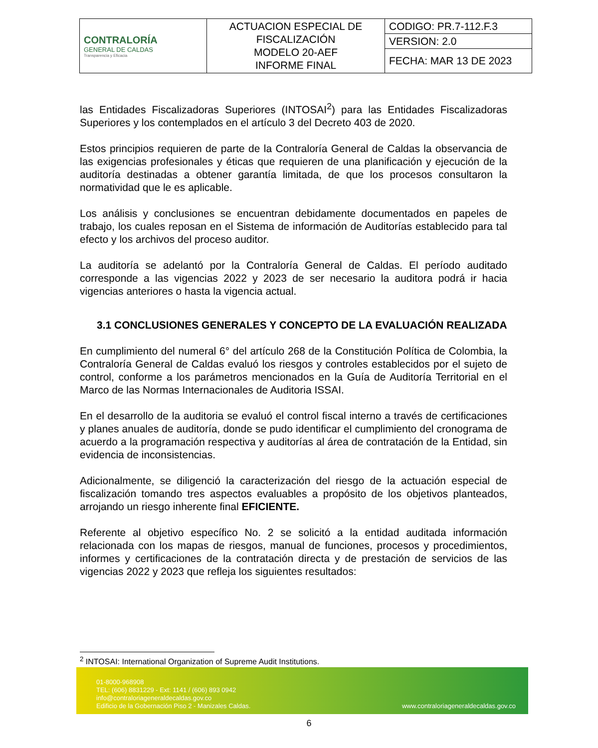| CONTRALORÍA GENERAL DE CALDAS Transparencia y Eficacia | ACTUACION ESPECIAL DE FISCALIZACIÓN MODELO 20-AEF INFORME FINAL | CODIGO: PR.7-112.F.3 |
| | | VERSION: 2.0 |
| | | FECHA: MAR 13 DE 2023 |
las Entidades Fiscalizadoras Superiores (INTOSAI<sup>2</sup>) para las Entidades Fiscalizadoras Superiores y los contemplados en el artículo 3 del Decreto 403 de 2020.
Estos principios requieren de parte de la Contraloría General de Caldas la observancia de las exigencias profesionales y éticas que requieren de una planificación y ejecución de la auditoría destinadas a obtener garantía limitada, de que los procesos consultaron la normatividad que le es aplicable.
Los análisis y conclusiones se encuentran debidamente documentados en papeles de trabajo, los cuales reposan en el Sistema de información de Auditorías establecido para tal efecto y los archivos del proceso auditor.
La auditoría se adelantó por la Contraloría General de Caldas. El período auditado corresponde a las vigencias 2022 y 2023 de ser necesario la auditora podrá ir hacia vigencias anteriores o hasta la vigencia actual.
3.1 CONCLUSIONES GENERALES Y CONCEPTO DE LA EVALUACIÓN REALIZADA
En cumplimiento del numeral 6° del artículo 268 de la Constitución Política de Colombia, la Contraloría General de Caldas evaluó los riesgos y controles establecidos por el sujeto de control, conforme a los parámetros mencionados en la Guía de Auditoría Territorial en el Marco de las Normas Internacionales de Auditoria ISSAI.
En el desarrollo de la auditoria se evaluó el control fiscal interno a través de certificaciones y planes anuales de auditoría, donde se pudo identificar el cumplimiento del cronograma de acuerdo a la programación respectiva y auditorías al área de contratación de la Entidad, sin evidencia de inconsistencias.
Adicionalmente, se diligenció la caracterización del riesgo de la actuación especial de fiscalización tomando tres aspectos evaluables a propósito de los objetivos planteados, arrojando un riesgo inherente final EFICIENTE.
Referente al objetivo específico No. 2 se solicitó a la entidad auditada información relacionada con los mapas de riesgos, manual de funciones, procesos y procedimientos, informes y certificaciones de la contratación directa y de prestación de servicios de las vigencias 2022 y 2023 que refleja los siguientes resultados:
<sup>2</sup> INTOSAI: International Organization of Supreme Audit Institutions.
01-8000-968908
TEL: (606) 8831229 - Ext: 1141 / (606) 893 0942
info@contraloriageneraldecaldas.gov.co
Edificio de la Gobernación Piso 2 - Manizales Caldas.
www.contraloriageneraldecaldas.gov.co
6